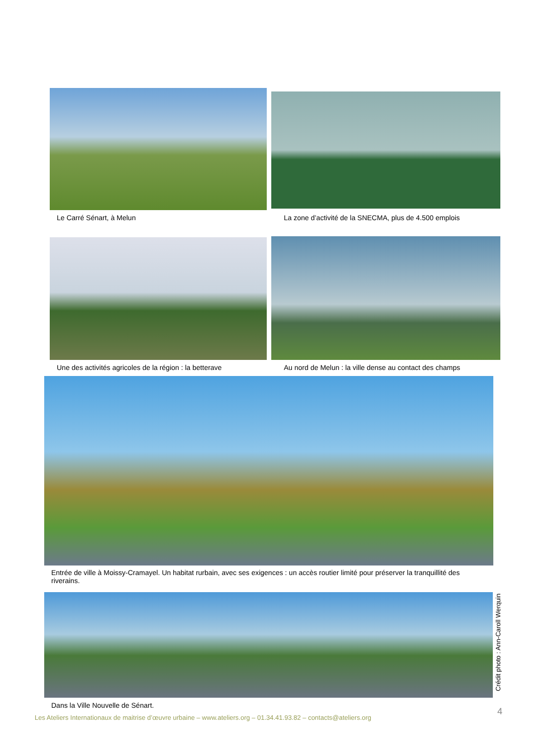Le Carré Sénart, à Melun
La zone d’activité de la SNECMA, plus de 4.500 emplois
Une des activités agricoles de la région : la betterave
Au nord de Melun : la ville dense au contact des champs
Entrée de ville à Moissy-Cramayel. Un habitat rurbain, avec ses exigences : un accès routier limité pour préserver la tranquillité des riverains.
Crédit photo : Ann-Caroll Werquin
Dans la Ville Nouvelle de Sénart.
4
Les Ateliers Internationaux de maitrise d’œuvre urbaine – www.ateliers.org – 01.34.41.93.82 – contacts@ateliers.org